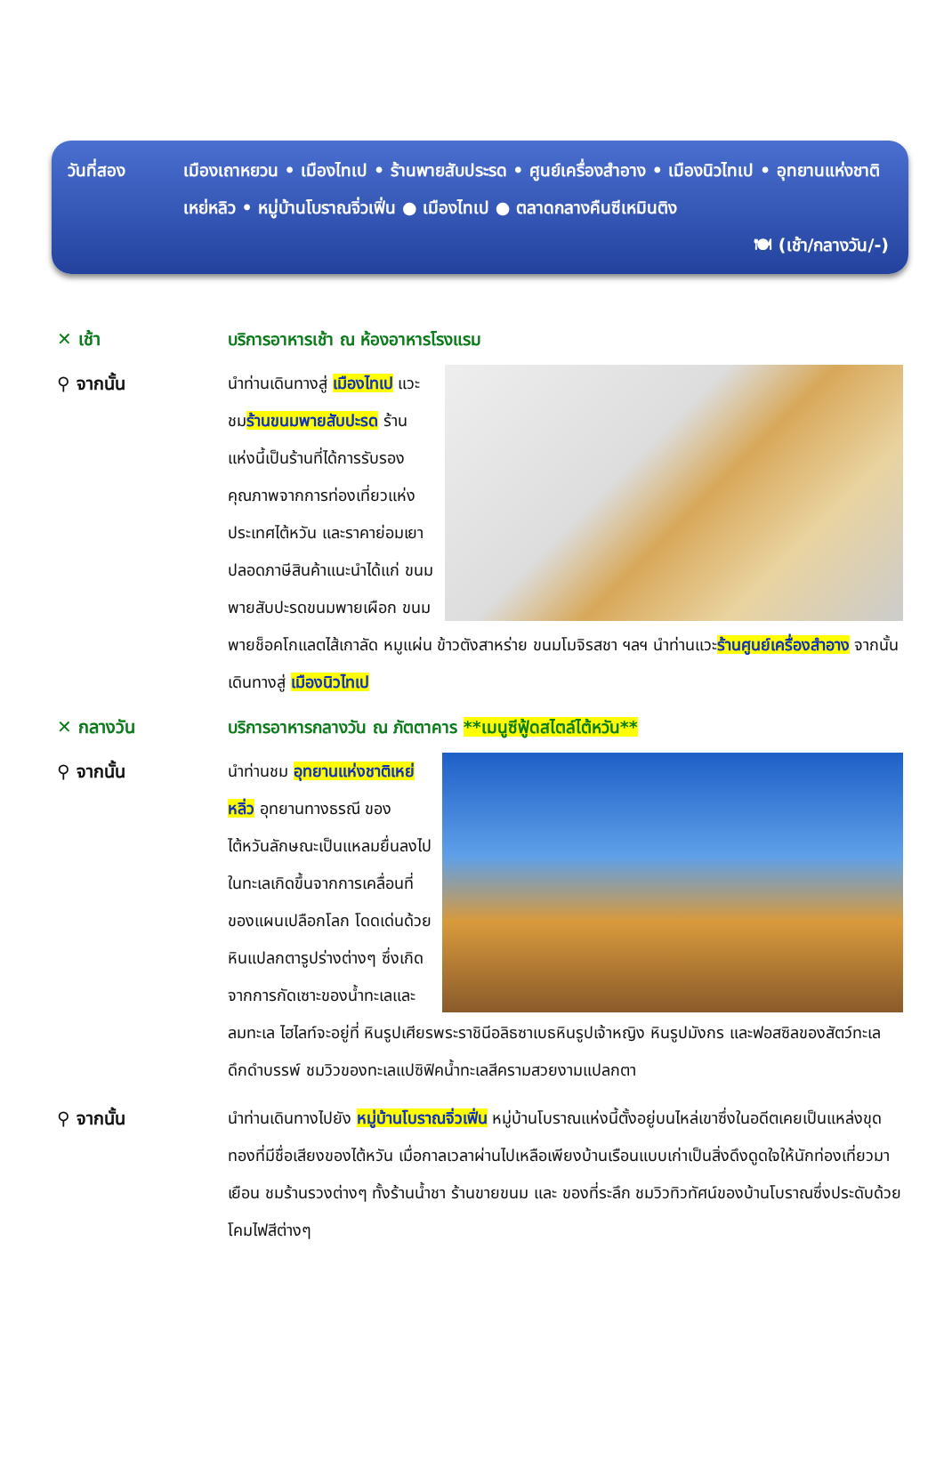วันที่สอง เมืองเถาหยวน • เมืองไทเป • ร้านพายสับประรด • ศูนย์เครื่องสำอาง • เมืองนิวไทเป • อุทยานแห่งชาติเหย่หลิว • หมู่บ้านโบราณจิ่วเฟิ่น ● เมืองไทเป ● ตลาดกลางคืนซีเหมินติง
🍽 (เช้า/กลางวัน/-)
✕ เช้า บริการอาหารเช้า ณ ห้องอาหารโรงแรม
⚲ จากนั้น นำท่านเดินทางสู่ เมืองไทเป แวะชมร้านขนมพายสับปะรด ร้านแห่งนี้เป็นร้านที่ได้การรับรองคุณภาพจากการท่องเที่ยวแห่งประเทศไต้หวัน และราคาย่อมเยาปลอดภาษีสินค้าแนะนำได้แก่ ขนมพายสับปะรดขนมพายเผือก ขนมพายช็อคโกแลตไส้เกาลัด หมูแผ่น ข้าวตังสาหร่าย ขนมโมจิรสชา ฯลฯ นำท่านแวะร้านศูนย์เครื่องสำอาง จากนั้นเดินทางสู่ เมืองนิวไทเป
✕ กลางวัน บริการอาหารกลางวัน ณ ภัตตาคาร **เมนูซีฟู้ดสไตล์ไต้หวัน**
⚲ จากนั้น นำท่านชม อุทยานแห่งชาติเหย่หลิ่ว อุทยานทางธรณี ของไต้หวันลักษณะเป็นแหลมยื่นลงไปในทะเลเกิดขึ้นจากการเคลื่อนที่ของแผนเปลือกโลก โดดเด่นด้วยหินแปลกตารูปร่างต่างๆ ซึ่งเกิดจากการกัดเซาะของน้ำทะเลและลมทะเล ไฮไลท์จะอยู่ที่ หินรูปเศียรพระราชินีอลิธซาเบธหินรูปเจ้าหญิง หินรูปมังกร และฟอสซิลของสัตว์ทะเลดึกดำบรรพ์ ชมวิวของทะเลแปซิฟิคน้ำทะเลสีครามสวยงามแปลกตา
⚲ จากนั้น นำท่านเดินทางไปยัง หมู่บ้านโบราณจิ่วเฟิ่น หมู่บ้านโบราณแห่งนี้ตั้งอยู่บนไหล่เขาซึ่งในอดีตเคยเป็นแหล่งขุดทองที่มีชื่อเสียงของไต้หวัน เมื่อกาลเวลาผ่านไปเหลือเพียงบ้านเรือนแบบเก่าเป็นสิ่งดึงดูดใจให้นักท่องเที่ยวมาเยือน ชมร้านรวงต่างๆ ทั้งร้านน้ำชา ร้านขายขนม และ ของที่ระลึก ชมวิวทิวทัศน์ของบ้านโบราณซึ่งประดับด้วยโคมไฟสีต่างๆ